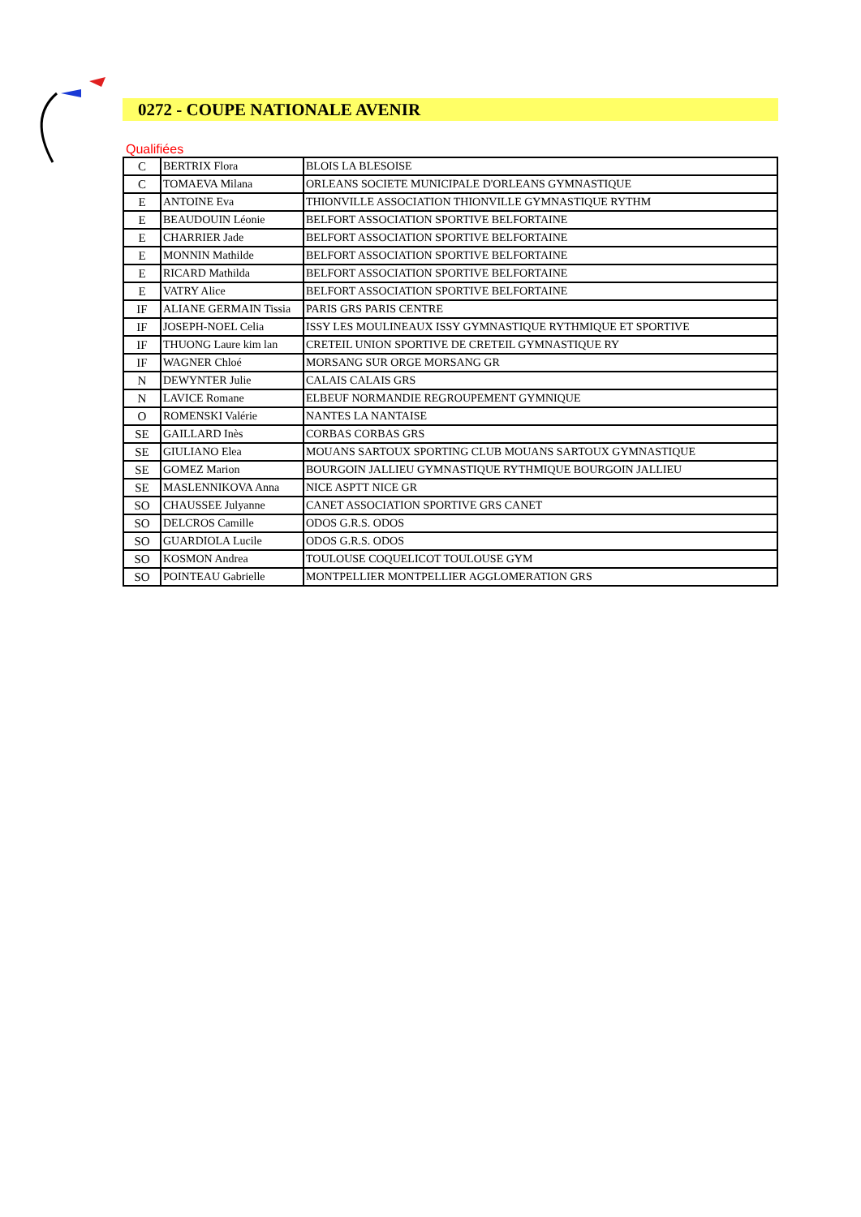0272 - COUPE NATIONALE AVENIR
Qualifiées
| C | BERTRIX Flora | BLOIS LA BLESOISE |
| C | TOMAEVA Milana | ORLEANS SOCIETE MUNICIPALE D'ORLEANS GYMNASTIQUE |
| E | ANTOINE Eva | THIONVILLE ASSOCIATION THIONVILLE GYMNASTIQUE RYTHM |
| E | BEAUDOUIN Léonie | BELFORT ASSOCIATION SPORTIVE BELFORTAINE |
| E | CHARRIER Jade | BELFORT ASSOCIATION SPORTIVE BELFORTAINE |
| E | MONNIN Mathilde | BELFORT ASSOCIATION SPORTIVE BELFORTAINE |
| E | RICARD Mathilda | BELFORT ASSOCIATION SPORTIVE BELFORTAINE |
| E | VATRY Alice | BELFORT ASSOCIATION SPORTIVE BELFORTAINE |
| IF | ALIANE GERMAIN Tissia | PARIS GRS PARIS CENTRE |
| IF | JOSEPH-NOEL Celia | ISSY LES MOULINEAUX ISSY GYMNASTIQUE RYTHMIQUE ET SPORTIVE |
| IF | THUONG Laure kim lan | CRETEIL UNION SPORTIVE DE CRETEIL GYMNASTIQUE RY |
| IF | WAGNER Chloé | MORSANG SUR ORGE MORSANG GR |
| N | DEWYNTER Julie | CALAIS CALAIS GRS |
| N | LAVICE Romane | ELBEUF NORMANDIE REGROUPEMENT GYMNIQUE |
| O | ROMENSKI Valérie | NANTES LA NANTAISE |
| SE | GAILLARD Inès | CORBAS CORBAS GRS |
| SE | GIULIANO Elea | MOUANS SARTOUX SPORTING CLUB MOUANS SARTOUX GYMNASTIQUE |
| SE | GOMEZ Marion | BOURGOIN JALLIEU GYMNASTIQUE RYTHMIQUE BOURGOIN JALLIEU |
| SE | MASLENNIKOVA Anna | NICE ASPTT NICE GR |
| SO | CHAUSSEE Julyanne | CANET ASSOCIATION SPORTIVE GRS CANET |
| SO | DELCROS Camille | ODOS G.R.S. ODOS |
| SO | GUARDIOLA Lucile | ODOS G.R.S. ODOS |
| SO | KOSMON Andrea | TOULOUSE COQUELICOT TOULOUSE GYM |
| SO | POINTEAU Gabrielle | MONTPELLIER MONTPELLIER AGGLOMERATION GRS |